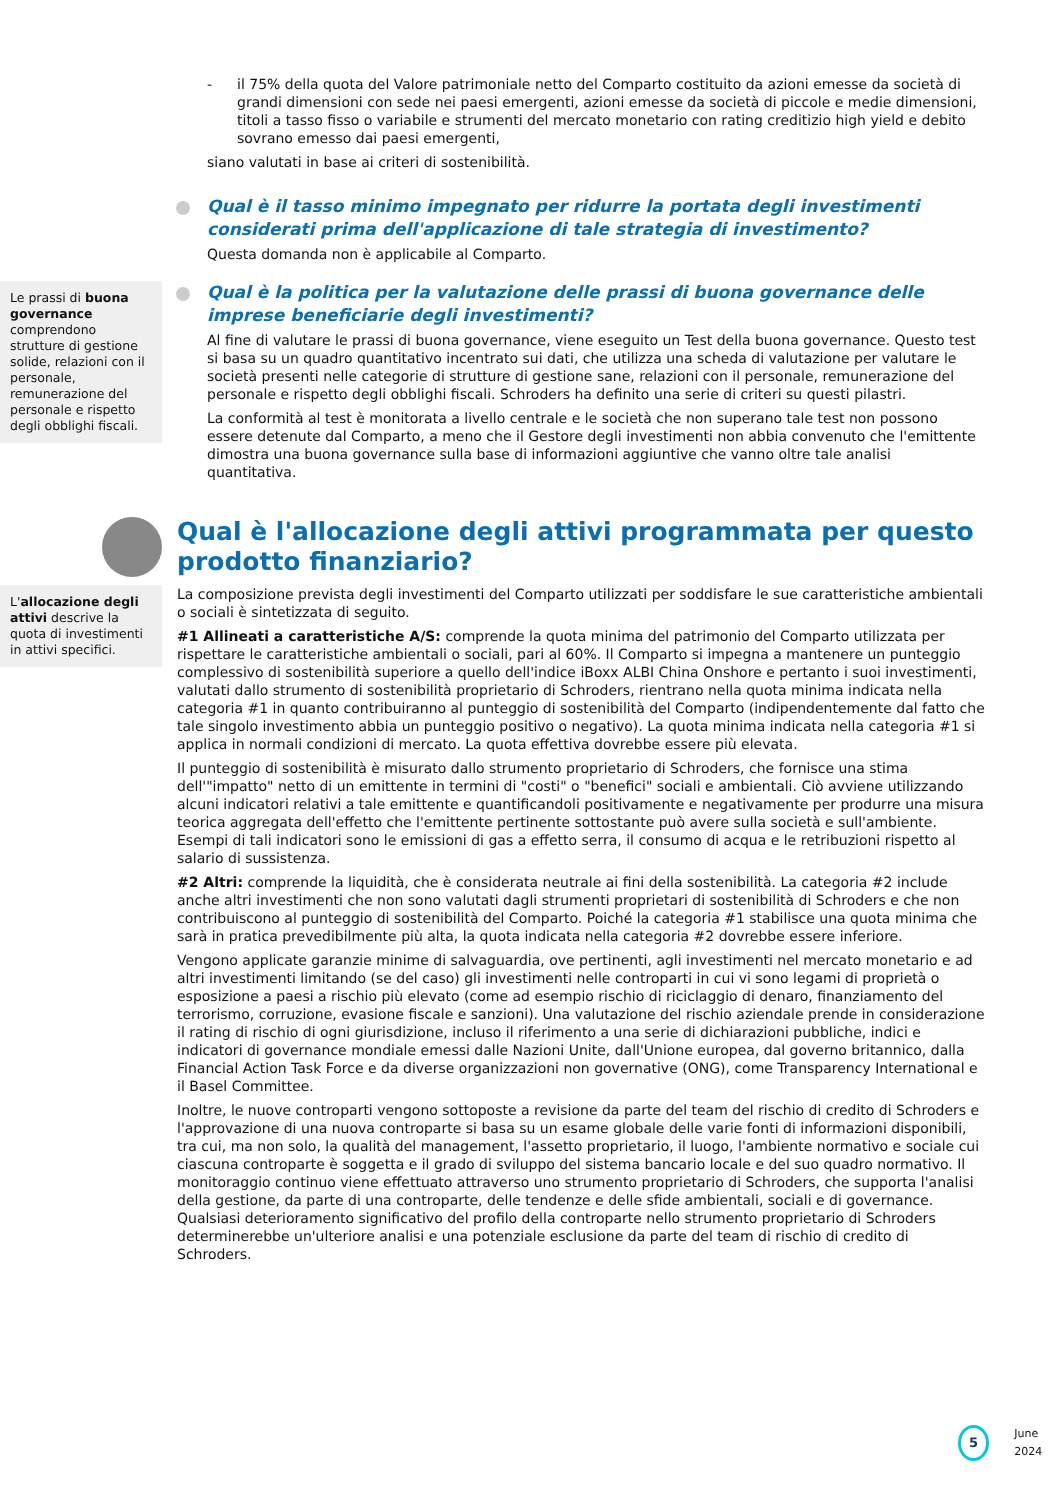- il 75% della quota del Valore patrimoniale netto del Comparto costituito da azioni emesse da società di grandi dimensioni con sede nei paesi emergenti, azioni emesse da società di piccole e medie dimensioni, titoli a tasso fisso o variabile e strumenti del mercato monetario con rating creditizio high yield e debito sovrano emesso dai paesi emergenti,
siano valutati in base ai criteri di sostenibilità.
Qual è il tasso minimo impegnato per ridurre la portata degli investimenti considerati prima dell'applicazione di tale strategia di investimento?
Questa domanda non è applicabile al Comparto.
Le prassi di buona governance comprendono strutture di gestione solide, relazioni con il personale, remunerazione del personale e rispetto degli obblighi fiscali.
Qual è la politica per la valutazione delle prassi di buona governance delle imprese beneficiarie degli investimenti?
Al fine di valutare le prassi di buona governance, viene eseguito un Test della buona governance. Questo test si basa su un quadro quantitativo incentrato sui dati, che utilizza una scheda di valutazione per valutare le società presenti nelle categorie di strutture di gestione sane, relazioni con il personale, remunerazione del personale e rispetto degli obblighi fiscali. Schroders ha definito una serie di criteri su questi pilastri.
La conformità al test è monitorata a livello centrale e le società che non superano tale test non possono essere detenute dal Comparto, a meno che il Gestore degli investimenti non abbia convenuto che l'emittente dimostra una buona governance sulla base di informazioni aggiuntive che vanno oltre tale analisi quantitativa.
Qual è l'allocazione degli attivi programmata per questo prodotto finanziario?
L'allocazione degli attivi descrive la quota di investimenti in attivi specifici.
La composizione prevista degli investimenti del Comparto utilizzati per soddisfare le sue caratteristiche ambientali o sociali è sintetizzata di seguito.
#1 Allineati a caratteristiche A/S: comprende la quota minima del patrimonio del Comparto utilizzata per rispettare le caratteristiche ambientali o sociali, pari al 60%. Il Comparto si impegna a mantenere un punteggio complessivo di sostenibilità superiore a quello dell'indice iBoxx ALBI China Onshore e pertanto i suoi investimenti, valutati dallo strumento di sostenibilità proprietario di Schroders, rientrano nella quota minima indicata nella categoria #1 in quanto contribuiranno al punteggio di sostenibilità del Comparto (indipendentemente dal fatto che tale singolo investimento abbia un punteggio positivo o negativo). La quota minima indicata nella categoria #1 si applica in normali condizioni di mercato. La quota effettiva dovrebbe essere più elevata.
Il punteggio di sostenibilità è misurato dallo strumento proprietario di Schroders, che fornisce una stima dell'"impatto" netto di un emittente in termini di "costi" o "benefici" sociali e ambientali. Ciò avviene utilizzando alcuni indicatori relativi a tale emittente e quantificandoli positivamente e negativamente per produrre una misura teorica aggregata dell'effetto che l'emittente pertinente sottostante può avere sulla società e sull'ambiente. Esempi di tali indicatori sono le emissioni di gas a effetto serra, il consumo di acqua e le retribuzioni rispetto al salario di sussistenza.
#2 Altri: comprende la liquidità, che è considerata neutrale ai fini della sostenibilità. La categoria #2 include anche altri investimenti che non sono valutati dagli strumenti proprietari di sostenibilità di Schroders e che non contribuiscono al punteggio di sostenibilità del Comparto. Poiché la categoria #1 stabilisce una quota minima che sarà in pratica prevedibilmente più alta, la quota indicata nella categoria #2 dovrebbe essere inferiore.
Vengono applicate garanzie minime di salvaguardia, ove pertinenti, agli investimenti nel mercato monetario e ad altri investimenti limitando (se del caso) gli investimenti nelle controparti in cui vi sono legami di proprietà o esposizione a paesi a rischio più elevato (come ad esempio rischio di riciclaggio di denaro, finanziamento del terrorismo, corruzione, evasione fiscale e sanzioni). Una valutazione del rischio aziendale prende in considerazione il rating di rischio di ogni giurisdizione, incluso il riferimento a una serie di dichiarazioni pubbliche, indici e indicatori di governance mondiale emessi dalle Nazioni Unite, dall'Unione europea, dal governo britannico, dalla Financial Action Task Force e da diverse organizzazioni non governative (ONG), come Transparency International e il Basel Committee.
Inoltre, le nuove controparti vengono sottoposte a revisione da parte del team del rischio di credito di Schroders e l'approvazione di una nuova controparte si basa su un esame globale delle varie fonti di informazioni disponibili, tra cui, ma non solo, la qualità del management, l'assetto proprietario, il luogo, l'ambiente normativo e sociale cui ciascuna controparte è soggetta e il grado di sviluppo del sistema bancario locale e del suo quadro normativo. Il monitoraggio continuo viene effettuato attraverso uno strumento proprietario di Schroders, che supporta l'analisi della gestione, da parte di una controparte, delle tendenze e delle sfide ambientali, sociali e di governance. Qualsiasi deterioramento significativo del profilo della controparte nello strumento proprietario di Schroders determinerebbe un'ulteriore analisi e una potenziale esclusione da parte del team di rischio di credito di Schroders.
5
June 2024